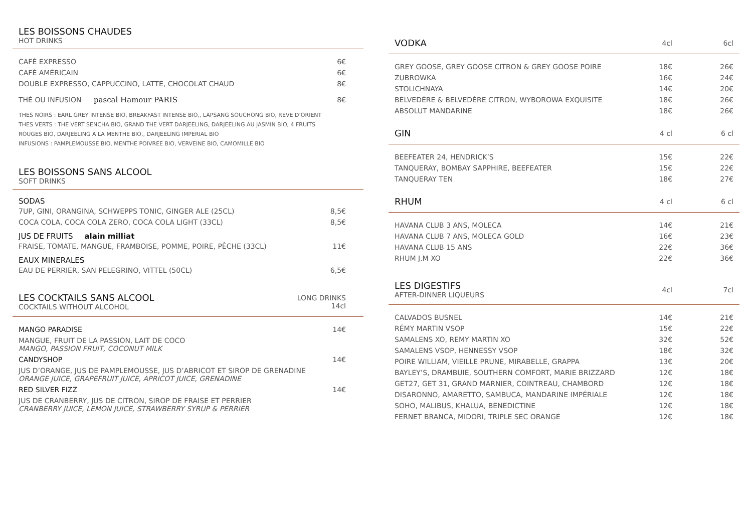LES BOISSONS CHAUDES
HOT DRINKS
| CAFÉ EXPRESSO | 6€ |
| CAFÉ AMÉRICAIN | 6€ |
| DOUBLE EXPRESSO, CAPPUCCINO, LATTE, CHOCOLAT CHAUD | 8€ |
| THÉ OU INFUSION pascal Hamour PARIS | 8€ |
THES NOIRS : EARL GREY INTENSE BIO, BREAKFAST INTENSE BIO,, LAPSANG SOUCHONG BIO, REVE D’ORIENT
THES VERTS : THE VERT SENCHA BIO, GRAND THE VERT DARJEELING, DARJEELING AU JASMIN BIO, 4 FRUITS
ROUGES BIO, DARJEELING A LA MENTHE BIO,, DARJEELING IMPERIAL BIO
INFUSIONS : PAMPLEMOUSSE BIO, MENTHE POIVREE BIO, VERVEINE BIO, CAMOMILLE BIO
LES BOISSONS SANS ALCOOL
SOFT DRINKS
SODAS
| 7UP, GINI, ORANGINA, SCHWEPPS TONIC, GINGER ALE (25CL) | 8,5€ |
| COCA COLA, COCA COLA ZERO, COCA COLA LIGHT (33CL) | 8,5€ |
JUS DE FRUITS alain milliat
| FRAISE, TOMATE, MANGUE, FRAMBOISE, POMME, POIRE, PÊCHE (33CL) | 11€ |
EAUX MINERALES
| EAU DE PERRIER, SAN PELEGRINO, VITTEL (50CL) | 6,5€ |
| LES COCKTAILS SANS ALCOOL COCKTAILS WITHOUT ALCOHOL | LONG DRINKS 14cl |
| MANGO PARADISE | 14€ |
| MANGUE, FRUIT DE LA PASSION, LAIT DE COCO MANGO, PASSION FRUIT, COCONUT MILK | |
| CANDYSHOP | 14€ |
| JUS D’ORANGE, JUS DE PAMPLEMOUSSE, JUS D’ABRICOT ET SIROP DE GRENADINE ORANGE JUICE, GRAPEFRUIT JUICE, APRICOT JUICE, GRENADINE | |
| RED SILVER FIZZ | 14€ |
| JUS DE CRANBERRY, JUS DE CITRON, SIROP DE FRAISE ET PERRIER CRANBERRY JUICE, LEMON JUICE, STRAWBERRY SYRUP & PERRIER | |
| VODKA | 4cl | 6cl |
| GREY GOOSE, GREY GOOSE CITRON & GREY GOOSE POIRE | 18€ | 26€ |
| ZUBROWKA | 16€ | 24€ |
| STOLICHNAYA | 14€ | 20€ |
| BELVEDÈRE & BELVEDÈRE CITRON, WYBOROWA EXQUISITE | 18€ | 26€ |
| ABSOLUT MANDARINE | 18€ | 26€ |
| GIN | 4 cl | 6 cl |
| BEEFEATER 24, HENDRICK’S | 15€ | 22€ |
| TANQUERAY, BOMBAY SAPPHIRE, BEEFEATER | 15€ | 22€ |
| TANQUERAY TEN | 18€ | 27€ |
| RHUM | 4 cl | 6 cl |
| HAVANA CLUB 3 ANS, MOLECA | 14€ | 21€ |
| HAVANA CLUB 7 ANS, MOLECA GOLD | 16€ | 23€ |
| HAVANA CLUB 15 ANS | 22€ | 36€ |
| RHUM J.M XO | 22€ | 36€ |
| LES DIGESTIFS AFTER-DINNER LIQUEURS | 4cl | 7cl |
| CALVADOS BUSNEL | 14€ | 21€ |
| RÉMY MARTIN VSOP | 15€ | 22€ |
| SAMALENS XO, REMY MARTIN XO | 32€ | 52€ |
| SAMALENS VSOP, HENNESSY VSOP | 18€ | 32€ |
| POIRE WILLIAM, VIEILLE PRUNE, MIRABELLE, GRAPPA | 13€ | 20€ |
| BAYLEY’S, DRAMBUIE, SOUTHERN COMFORT, MARIE BRIZZARD | 12€ | 18€ |
| GET27, GET 31, GRAND MARNIER, COINTREAU, CHAMBORD | 12€ | 18€ |
| DISARONNO, AMARETTO, SAMBUCA, MANDARINE IMPÉRIALE | 12€ | 18€ |
| SOHO, MALIBUS, KHALUA, BENEDICTINE | 12€ | 18€ |
| FERNET BRANCA, MIDORI, TRIPLE SEC ORANGE | 12€ | 18€ |